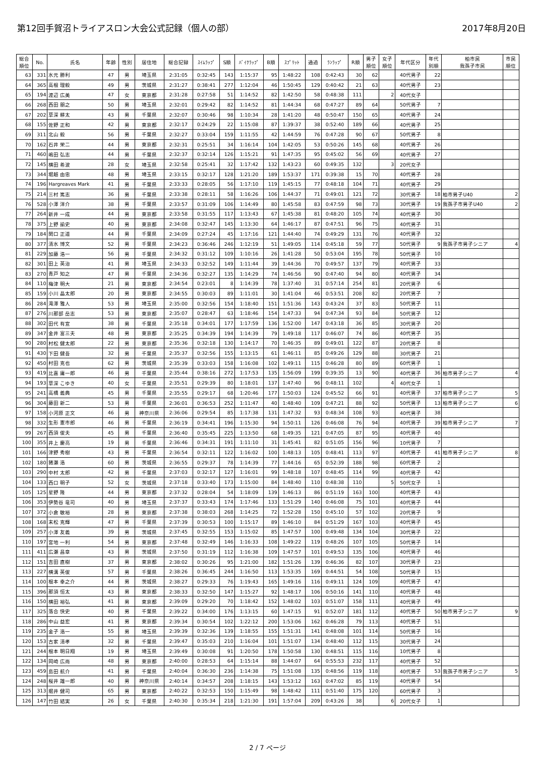第12回手賀沼トライアスロン大会公式記録（個人の部） 2017年8月20日
| 総合 順位 | No. | 氏名 | 年齢 | 性別 | 居住地 | 総合記録 | ｽｲﾑﾗｯﾌﾟ | S順 | ﾊﾞｲｸﾗｯﾌﾟ | B順 | ｽﾌﾟﾘｯﾄ | 通過 | ﾗﾝﾗｯﾌﾟ | R順 | 男子 順位 | 女子 順位 | 年代区分 | 年代 別順 | 柏市民 我孫子市民 | 市民 順位 |
| --- | --- | --- | --- | --- | --- | --- | --- | --- | --- | --- | --- | --- | --- | --- | --- | --- | --- | --- | --- | --- |
| 63 | 331 | 水元 勝利 | 47 | 男 | 埼玉県 | 2:31:05 | 0:32:45 | 143 | 1:15:37 | 95 | 1:48:22 | 108 | 0:42:43 | 30 | 62 | | 40代男子 | 22 | | |
| 64 | 365 | 高根 理毅 | 49 | 男 | 茨城県 | 2:31:27 | 0:38:41 | 277 | 1:12:04 | 46 | 1:50:45 | 129 | 0:40:42 | 21 | 63 | | 40代男子 | 23 | | |
| 65 | 194 | 渡辺 広美 | 47 | 女 | 東京都 | 2:31:28 | 0:27:58 | 51 | 1:14:52 | 82 | 1:42:50 | 58 | 0:48:38 | 111 | | 2 | 40代女子 | | | |
| 66 | 268 | 西田 朋之 | 50 | 男 | 埼玉県 | 2:32:01 | 0:29:42 | 82 | 1:14:52 | 81 | 1:44:34 | 68 | 0:47:27 | 89 | 64 | | 50代男子 | 7 | | |
| 67 | 202 | 草深 耕太 | 43 | 男 | 千葉県 | 2:32:07 | 0:30:46 | 98 | 1:10:34 | 28 | 1:41:20 | 48 | 0:50:47 | 150 | 65 | | 40代男子 | 24 | | |
| 68 | 155 | 佐野 正和 | 42 | 男 | 東京都 | 2:32:17 | 0:24:29 | 22 | 1:15:08 | 87 | 1:39:37 | 38 | 0:52:40 | 189 | 66 | | 40代男子 | 25 | | |
| 69 | 311 | 北山 毅 | 56 | 男 | 千葉県 | 2:32:27 | 0:33:04 | 159 | 1:11:55 | 42 | 1:44:59 | 76 | 0:47:28 | 90 | 67 | | 50代男子 | 8 | | |
| 70 | 162 | 石井 栄二 | 44 | 男 | 東京都 | 2:32:31 | 0:25:51 | 34 | 1:16:14 | 104 | 1:42:05 | 53 | 0:50:26 | 145 | 68 | | 40代男子 | 26 | | |
| 71 | 460 | 嶋田 弘志 | 44 | 男 | 千葉県 | 2:32:37 | 0:32:14 | 126 | 1:15:21 | 91 | 1:47:35 | 95 | 0:45:02 | 56 | 69 | | 40代男子 | 27 | | |
| 72 | 145 | 横田 希波 | 28 | 女 | 埼玉県 | 2:32:58 | 0:25:41 | 32 | 1:17:42 | 132 | 1:43:23 | 60 | 0:49:35 | 132 | | 3 | 20代女子 | | | |
| 73 | 344 | 堀越 由忠 | 48 | 男 | 埼玉県 | 2:33:15 | 0:32:17 | 128 | 1:21:20 | 189 | 1:53:37 | 171 | 0:39:38 | 15 | 70 | | 40代男子 | 28 | | |
| 74 | 196 | Hargreaves Mark | 41 | 男 | 千葉県 | 2:33:33 | 0:28:05 | 56 | 1:17:10 | 119 | 1:45:15 | 77 | 0:48:18 | 104 | 71 | | 40代男子 | 29 | | |
| 75 | 214 | 三村 篤志 | 36 | 男 | 千葉県 | 2:33:38 | 0:28:11 | 58 | 1:16:26 | 106 | 1:44:37 | 71 | 0:49:01 | 121 | 72 | | 30代男子 | 18 | 柏市男子U40 | 2 |
| 76 | 528 | 小澤 洋介 | 38 | 男 | 千葉県 | 2:33:57 | 0:31:09 | 106 | 1:14:49 | 80 | 1:45:58 | 83 | 0:47:59 | 98 | 73 | | 30代男子 | 19 | 我孫子市男子U40 | 2 |
| 77 | 264 | 新井 一成 | 44 | 男 | 東京都 | 2:33:58 | 0:31:55 | 117 | 1:13:43 | 67 | 1:45:38 | 81 | 0:48:20 | 105 | 74 | | 40代男子 | 30 | | |
| 78 | 375 | 上野 諭史 | 40 | 男 | 東京都 | 2:34:08 | 0:32:47 | 145 | 1:13:30 | 64 | 1:46:17 | 87 | 0:47:51 | 96 | 75 | | 40代男子 | 31 | | |
| 79 | 184 | 関口 正道 | 44 | 男 | 千葉県 | 2:34:09 | 0:27:24 | 45 | 1:17:16 | 121 | 1:44:40 | 74 | 0:49:29 | 131 | 76 | | 40代男子 | 32 | | |
| 80 | 377 | 清水 博文 | 52 | 男 | 千葉県 | 2:34:23 | 0:36:46 | 246 | 1:12:19 | 51 | 1:49:05 | 114 | 0:45:18 | 59 | 77 | | 50代男子 | 9 | 我孫子市男子シニア | 4 |
| 81 | 229 | 加藤 浩一 | 56 | 男 | 千葉県 | 2:34:32 | 0:31:12 | 109 | 1:10:16 | 26 | 1:41:28 | 50 | 0:53:04 | 195 | 78 | | 50代男子 | 10 | | |
| 82 | 301 | 田上 英治 | 41 | 男 | 埼玉県 | 2:34:33 | 0:32:52 | 149 | 1:11:44 | 39 | 1:44:36 | 70 | 0:49:57 | 137 | 79 | | 40代男子 | 33 | | |
| 83 | 270 | 青戸 知之 | 47 | 男 | 千葉県 | 2:34:36 | 0:32:27 | 135 | 1:14:29 | 74 | 1:46:56 | 90 | 0:47:40 | 94 | 80 | | 40代男子 | 34 | | |
| 84 | 110 | 梅津 明大 | 21 | 男 | 東京都 | 2:34:54 | 0:23:01 | 8 | 1:14:39 | 78 | 1:37:40 | 31 | 0:57:14 | 254 | 81 | | 20代男子 | 6 | | |
| 85 | 159 | 小川 晶太郎 | 20 | 男 | 東京都 | 2:34:55 | 0:30:03 | 89 | 1:11:01 | 30 | 1:41:04 | 46 | 0:53:51 | 208 | 82 | | 20代男子 | 7 | | |
| 86 | 284 | 滝澤 雅人 | 53 | 男 | 埼玉県 | 2:35:00 | 0:32:56 | 154 | 1:18:40 | 151 | 1:51:36 | 143 | 0:43:24 | 37 | 83 | | 50代男子 | 11 | | |
| 87 | 276 | 川那部 岳志 | 53 | 男 | 東京都 | 2:35:07 | 0:28:47 | 63 | 1:18:46 | 154 | 1:47:33 | 94 | 0:47:34 | 93 | 84 | | 50代男子 | 12 | | |
| 88 | 302 | 田代 有宣 | 38 | 男 | 千葉県 | 2:35:18 | 0:34:01 | 177 | 1:17:59 | 136 | 1:52:00 | 147 | 0:43:18 | 36 | 85 | | 30代男子 | 20 | | |
| 89 | 347 | 金井 富三夫 | 48 | 男 | 東京都 | 2:35:25 | 0:34:39 | 194 | 1:14:39 | 79 | 1:49:18 | 117 | 0:46:07 | 74 | 86 | | 40代男子 | 35 | | |
| 90 | 280 | 村松 健太郎 | 22 | 男 | 東京都 | 2:35:36 | 0:32:18 | 130 | 1:14:17 | 70 | 1:46:35 | 89 | 0:49:01 | 122 | 87 | | 20代男子 | 8 | | |
| 91 | 430 | 下田 健吾 | 32 | 男 | 千葉県 | 2:35:37 | 0:32:56 | 155 | 1:13:15 | 61 | 1:46:11 | 85 | 0:49:26 | 129 | 88 | | 30代男子 | 21 | | |
| 92 | 450 | 村田 克也 | 62 | 男 | 茨城県 | 2:35:39 | 0:33:03 | 158 | 1:16:08 | 102 | 1:49:11 | 115 | 0:46:28 | 80 | 89 | | 60代男子 | 1 | | |
| 93 | 419 | 比嘉 庸一郎 | 46 | 男 | 千葉県 | 2:35:44 | 0:38:16 | 272 | 1:17:53 | 135 | 1:56:09 | 199 | 0:39:35 | 13 | 90 | | 40代男子 | 36 | 柏市男子シニア | 4 |
| 94 | 193 | 草深 こゆき | 40 | 女 | 千葉県 | 2:35:51 | 0:29:39 | 80 | 1:18:01 | 137 | 1:47:40 | 96 | 0:48:11 | 102 | | 4 | 40代女子 | 1 | | |
| 95 | 241 | 高橋 義典 | 45 | 男 | 千葉県 | 2:35:55 | 0:29:17 | 68 | 1:20:46 | 177 | 1:50:03 | 124 | 0:45:52 | 66 | 91 | | 40代男子 | 37 | 柏市男子シニア | 5 |
| 96 | 304 | 藤田 新二 | 53 | 男 | 千葉県 | 2:36:01 | 0:36:53 | 252 | 1:11:47 | 40 | 1:48:40 | 109 | 0:47:21 | 88 | 92 | | 50代男子 | 13 | 柏市男子シニア | 6 |
| 97 | 158 | 小河原 正文 | 46 | 男 | 神奈川県 | 2:36:06 | 0:29:54 | 85 | 1:17:38 | 131 | 1:47:32 | 93 | 0:48:34 | 108 | 93 | | 40代男子 | 38 | | |
| 98 | 332 | 生形 憲市郎 | 46 | 男 | 千葉県 | 2:36:19 | 0:34:41 | 196 | 1:15:30 | 94 | 1:50:11 | 126 | 0:46:08 | 76 | 94 | | 40代男子 | 39 | 柏市男子シニア | 7 |
| 99 | 267 | 西須 俊夫 | 45 | 男 | 千葉県 | 2:36:40 | 0:35:45 | 225 | 1:13:50 | 68 | 1:49:35 | 121 | 0:47:05 | 87 | 95 | | 40代男子 | 40 | | |
| 100 | 355 | 井上 慶亮 | 19 | 男 | 千葉県 | 2:36:46 | 0:34:31 | 191 | 1:11:10 | 31 | 1:45:41 | 82 | 0:51:05 | 156 | 96 | | 10代男子 | 7 | | |
| 101 | 166 | 津野 秀樹 | 43 | 男 | 千葉県 | 2:36:54 | 0:32:11 | 122 | 1:16:02 | 100 | 1:48:13 | 105 | 0:48:41 | 113 | 97 | | 40代男子 | 41 | 柏市男子シニア | 8 |
| 102 | 180 | 猪瀬 浩 | 60 | 男 | 茨城県 | 2:36:55 | 0:29:37 | 78 | 1:14:39 | 77 | 1:44:16 | 65 | 0:52:39 | 188 | 98 | | 60代男子 | 2 | | |
| 103 | 290 | 中村 太郎 | 42 | 男 | 千葉県 | 2:37:03 | 0:32:17 | 127 | 1:16:01 | 99 | 1:48:18 | 107 | 0:48:45 | 114 | 99 | | 40代男子 | 42 | | |
| 104 | 133 | 西口 明子 | 52 | 女 | 茨城県 | 2:37:18 | 0:33:40 | 173 | 1:15:00 | 84 | 1:48:40 | 110 | 0:48:38 | 110 | | 5 | 50代女子 | 1 | | |
| 105 | 125 | 星野 隆 | 44 | 男 | 東京都 | 2:37:32 | 0:28:04 | 54 | 1:18:09 | 139 | 1:46:13 | 86 | 0:51:19 | 163 | 100 | | 40代男子 | 43 | | |
| 106 | 353 | 伊勢谷 竜司 | 40 | 男 | 埼玉県 | 2:37:37 | 0:33:43 | 174 | 1:17:46 | 133 | 1:51:29 | 140 | 0:46:08 | 75 | 101 | | 40代男子 | 44 | | |
| 107 | 372 | 小倉 敏裕 | 28 | 男 | 東京都 | 2:37:38 | 0:38:03 | 268 | 1:14:25 | 72 | 1:52:28 | 150 | 0:45:10 | 57 | 102 | | 20代男子 | 9 | | |
| 108 | 168 | 末松 克輝 | 47 | 男 | 千葉県 | 2:37:39 | 0:30:53 | 100 | 1:15:17 | 89 | 1:46:10 | 84 | 0:51:29 | 167 | 103 | | 40代男子 | 45 | | |
| 109 | 257 | 小澤 友義 | 39 | 男 | 茨城県 | 2:37:45 | 0:32:55 | 153 | 1:15:02 | 85 | 1:47:57 | 100 | 0:49:48 | 134 | 104 | | 30代男子 | 22 | | |
| 110 | 197 | 宮地 一利 | 54 | 男 | 東京都 | 2:37:48 | 0:32:49 | 146 | 1:16:33 | 108 | 1:49:22 | 119 | 0:48:26 | 107 | 105 | | 50代男子 | 14 | | |
| 111 | 411 | 広瀬 昌章 | 43 | 男 | 茨城県 | 2:37:50 | 0:31:19 | 112 | 1:16:38 | 109 | 1:47:57 | 101 | 0:49:53 | 135 | 106 | | 40代男子 | 46 | | |
| 112 | 151 | 吉田 直樹 | 37 | 男 | 東京都 | 2:38:02 | 0:30:26 | 95 | 1:21:00 | 182 | 1:51:26 | 139 | 0:46:36 | 82 | 107 | | 30代男子 | 23 | | |
| 113 | 227 | 横溝 英俊 | 57 | 男 | 千葉県 | 2:38:26 | 0:36:45 | 244 | 1:16:50 | 113 | 1:53:35 | 169 | 0:44:51 | 54 | 108 | | 50代男子 | 15 | | |
| 114 | 100 | 根本 幸之介 | 44 | 男 | 茨城県 | 2:38:27 | 0:29:33 | 76 | 1:19:43 | 165 | 1:49:16 | 116 | 0:49:11 | 124 | 109 | | 40代男子 | 47 | | |
| 115 | 396 | 那須 恒太 | 43 | 男 | 東京都 | 2:38:33 | 0:32:50 | 147 | 1:15:27 | 92 | 1:48:17 | 106 | 0:50:16 | 141 | 110 | | 40代男子 | 48 | | |
| 116 | 150 | 横田 裕弘 | 41 | 男 | 東京都 | 2:39:09 | 0:29:20 | 70 | 1:18:42 | 152 | 1:48:02 | 103 | 0:51:07 | 158 | 111 | | 40代男子 | 49 | | |
| 117 | 325 | 落合 快史 | 40 | 男 | 千葉県 | 2:39:22 | 0:34:00 | 176 | 1:13:15 | 60 | 1:47:15 | 91 | 0:52:07 | 181 | 112 | | 40代男子 | 50 | 柏市男子シニア | 9 |
| 118 | 286 | 中山 益宏 | 41 | 男 | 東京都 | 2:39:34 | 0:30:54 | 102 | 1:22:12 | 200 | 1:53:06 | 162 | 0:46:28 | 79 | 113 | | 40代男子 | 51 | | |
| 119 | 235 | 金子 浩一 | 55 | 男 | 埼玉県 | 2:39:39 | 0:32:36 | 139 | 1:18:55 | 155 | 1:51:31 | 141 | 0:48:08 | 101 | 114 | | 50代男子 | 16 | | |
| 120 | 153 | 古家 清孝 | 32 | 男 | 千葉県 | 2:39:47 | 0:35:03 | 210 | 1:16:04 | 101 | 1:51:07 | 134 | 0:48:40 | 112 | 115 | | 30代男子 | 24 | | |
| 121 | 244 | 根本 明日翔 | 19 | 男 | 埼玉県 | 2:39:49 | 0:30:08 | 91 | 1:20:50 | 178 | 1:50:58 | 130 | 0:48:51 | 115 | 116 | | 10代男子 | 8 | | |
| 122 | 134 | 岡崎 広尚 | 48 | 男 | 東京都 | 2:40:00 | 0:28:53 | 64 | 1:15:14 | 88 | 1:44:07 | 64 | 0:55:53 | 232 | 117 | | 40代男子 | 52 | | |
| 123 | 459 | 島田 航介 | 41 | 男 | 千葉県 | 2:40:04 | 0:36:30 | 236 | 1:14:38 | 75 | 1:51:08 | 135 | 0:48:56 | 119 | 118 | | 40代男子 | 53 | 我孫子市男子シニア | 5 |
| 124 | 248 | 桜井 雄一郎 | 40 | 男 | 神奈川県 | 2:40:14 | 0:34:57 | 208 | 1:18:15 | 143 | 1:53:12 | 163 | 0:47:02 | 85 | 119 | | 40代男子 | 54 | | |
| 125 | 313 | 堀井 健司 | 65 | 男 | 東京都 | 2:40:22 | 0:32:53 | 150 | 1:15:49 | 98 | 1:48:42 | 111 | 0:51:40 | 175 | 120 | | 60代男子 | 3 | | |
| 126 | 147 | 竹田 結実 | 26 | 女 | 千葉県 | 2:40:30 | 0:35:34 | 218 | 1:21:30 | 191 | 1:57:04 | 209 | 0:43:26 | 38 | | 6 | 20代女子 | 1 | | |
2 / 7 ページ